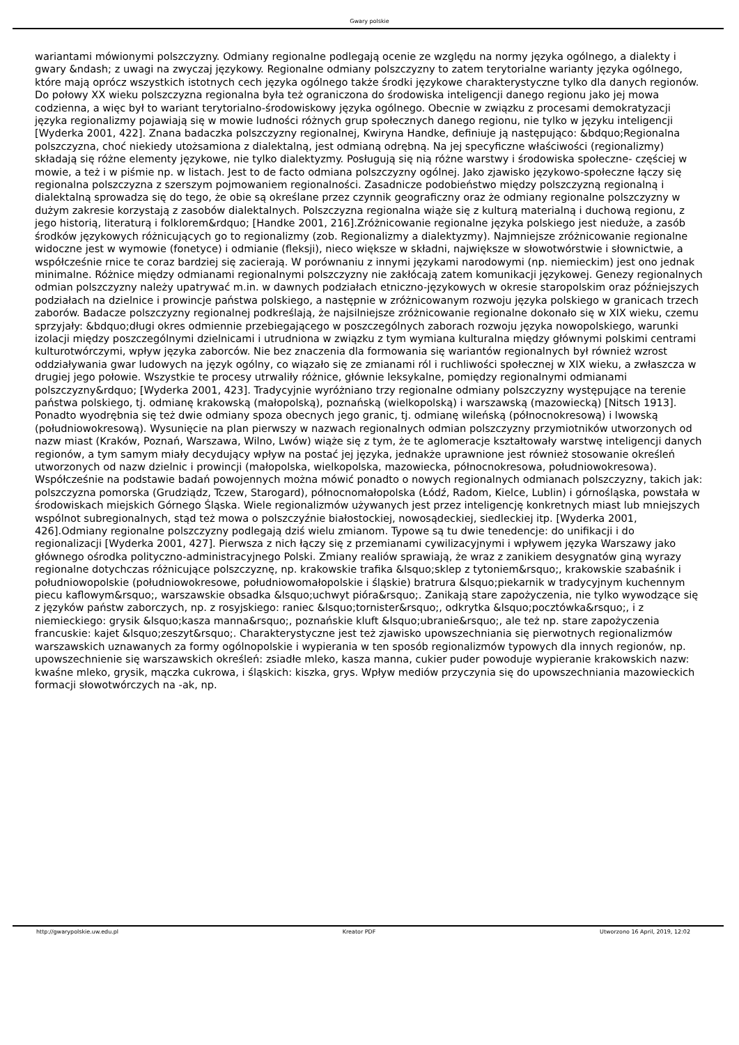Gwary polskie
wariantami mówionymi polszczyzny. Odmiany regionalne podlegają ocenie ze względu na normy języka ogólnego, a dialekty i gwary &ndash; z uwagi na zwyczaj językowy. Regionalne odmiany polszczyzny to zatem terytorialne warianty języka ogólnego, które mają oprócz wszystkich istotnych cech języka ogólnego także środki językowe charakterystyczne tylko dla danych regionów. Do połowy XX wieku polszczyzna regionalna była też ograniczona do środowiska inteligencji danego regionu jako jej mowa codzienna, a więc był to wariant terytorialno-środowiskowy języka ogólnego. Obecnie w związku z procesami demokratyzacji języka regionalizmy pojawiają się w mowie ludności różnych grup społecznych danego regionu, nie tylko w języku inteligencji [Wyderka 2001, 422]. Znana badaczka polszczyzny regionalnej, Kwiryna Handke, definiuje ją następująco: &bdquo;Regionalna polszczyzna, choć niekiedy utożsamiona z dialektalną, jest odmianą odrębną. Na jej specyficzne właściwości (regionalizmy) składają się różne elementy językowe, nie tylko dialektyzmy. Posługują się nią różne warstwy i środowiska społeczne- częściej w mowie, a też i w piśmie np. w listach. Jest to de facto odmiana polszczyzny ogólnej. Jako zjawisko językowo-społeczne łączy się regionalna polszczyzna z szerszym pojmowaniem regionalności. Zasadnicze podobieństwo między polszczyzną regionalną i dialektalną sprowadza się do tego, że obie są określane przez czynnik geograficzny oraz że odmiany regionalne polszczyzny w dużym zakresie korzystają z zasobów dialektalnych. Polszczyzna regionalna wiąże się z kulturą materialną i duchową regionu, z jego historią, literaturą i folklorem&rdquo; [Handke 2001, 216].Zróżnicowanie regionalne języka polskiego jest nieduże, a zasób środków językowych różnicujących go to regionalizmy (zob. Regionalizmy a dialektyzmy). Najmniejsze zróżnicowanie regionalne widoczne jest w wymowie (fonetyce) i odmianie (fleksji), nieco większe w składni, największe w słowotwórstwie i słownictwie, a współcześnie rnice te coraz bardziej się zacierają. W porównaniu z innymi językami narodowymi (np. niemieckim) jest ono jednak minimalne. Różnice między odmianami regionalnymi polszczyzny nie zakłócają zatem komunikacji językowej. Genezy regionalnych odmian polszczyzny należy upatrywać m.in. w dawnych podziałach etniczno-językowych w okresie staropolskim oraz późniejszych podziałach na dzielnice i prowincje państwa polskiego, a następnie w zróżnicowanym rozwoju języka polskiego w granicach trzech zaborów. Badacze polszczyzny regionalnej podkreślają, że najsilniejsze zróżnicowanie regionalne dokonało się w XIX wieku, czemu sprzyjały: &bdquo;długi okres odmiennie przebiegającego w poszczególnych zaborach rozwoju języka nowopolskiego, warunki izolacji między poszczególnymi dzielnicami i utrudniona w związku z tym wymiana kulturalna między głównymi polskimi centrami kulturotwórczymi, wpływ języka zaborców. Nie bez znaczenia dla formowania się wariantów regionalnych był również wzrost oddziaływania gwar ludowych na język ogólny, co wiązało się ze zmianami ról i ruchliwości społecznej w XIX wieku, a zwłaszcza w drugiej jego połowie. Wszystkie te procesy utrwaliły różnice, głównie leksykalne, pomiędzy regionalnymi odmianami polszczyzny&rdquo; [Wyderka 2001, 423]. Tradycyjnie wyróżniano trzy regionalne odmiany polszczyzny występujące na terenie państwa polskiego, tj. odmianę krakowską (małopolską), poznańską (wielkopolską) i warszawską (mazowiecką) [Nitsch 1913]. Ponadto wyodrębnia się też dwie odmiany spoza obecnych jego granic, tj. odmianę wileńską (północnokresową) i lwowską (południowokresową). Wysunięcie na plan pierwszy w nazwach regionalnych odmian polszczyzny przymiotników utworzonych od nazw miast (Kraków, Poznań, Warszawa, Wilno, Lwów) wiąże się z tym, że te aglomeracje kształtowały warstwę inteligencji danych regionów, a tym samym miały decydujący wpływ na postać jej języka, jednakże uprawnione jest również stosowanie określeń utworzonych od nazw dzielnic i prowincji (małopolska, wielkopolska, mazowiecka, północnokresowa, południowokresowa). Współcześnie na podstawie badań powojennych można mówić ponadto o nowych regionalnych odmianach polszczyzny, takich jak: polszczyzna pomorska (Grudziądz, Tczew, Starogard), północnomałopolska (Łódź, Radom, Kielce, Lublin) i górnośląska, powstała w środowiskach miejskich Górnego Śląska. Wiele regionalizmów używanych jest przez inteligencję konkretnych miast lub mniejszych wspólnot subregionalnych, stąd też mowa o polszczyźnie białostockiej, nowosądeckiej, siedleckiej itp. [Wyderka 2001, 426].Odmiany regionalne polszczyzny podlegają dziś wielu zmianom. Typowe są tu dwie tenedencje: do unifikacji i do regionalizacji [Wyderka 2001, 427]. Pierwsza z nich łączy się z przemianami cywilizacyjnymi i wpływem języka Warszawy jako głównego ośrodka polityczno-administracyjnego Polski. Zmiany realiów sprawiają, że wraz z zanikiem desygnatów giną wyrazy regionalne dotychczas różnicujące polszczyznę, np. krakowskie trafika &lsquo;sklep z tytoniem&rsquo;, krakowskie szabaśnik i południowopolskie (południowokresowe, południowomałopolskie i śląskie) bratrura &lsquo;piekarnik w tradycyjnym kuchennym piecu kaflowym&rsquo;, warszawskie obsadka &lsquo;uchwyt pióra&rsquo;. Zanikają stare zapożyczenia, nie tylko wywodzące się z języków państw zaborczych, np. z rosyjskiego: raniec &lsquo;tornister&rsquo;, odkrytka &lsquo;pocztówka&rsquo;, i z niemieckiego: grysik &lsquo;kasza manna&rsquo;, poznańskie kluft &lsquo;ubranie&rsquo;, ale też np. stare zapożyczenia francuskie: kajet &lsquo;zeszyt&rsquo;. Charakterystyczne jest też zjawisko upowszechniania się pierwotnych regionalizmów warszawskich uznawanych za formy ogólnopolskie i wypierania w ten sposób regionalizmów typowych dla innych regionów, np. upowszechnienie się warszawskich określeń: zsiadłe mleko, kasza manna, cukier puder powoduje wypieranie krakowskich nazw: kwaśne mleko, grysik, mączka cukrowa, i śląskich: kiszka, grys. Wpływ mediów przyczynia się do upowszechniania mazowieckich formacji słowotwórczych na -ak, np.
http://gwarypolskie.uw.edu.pl Kreator PDF Utworzono 16 April, 2019, 12:02